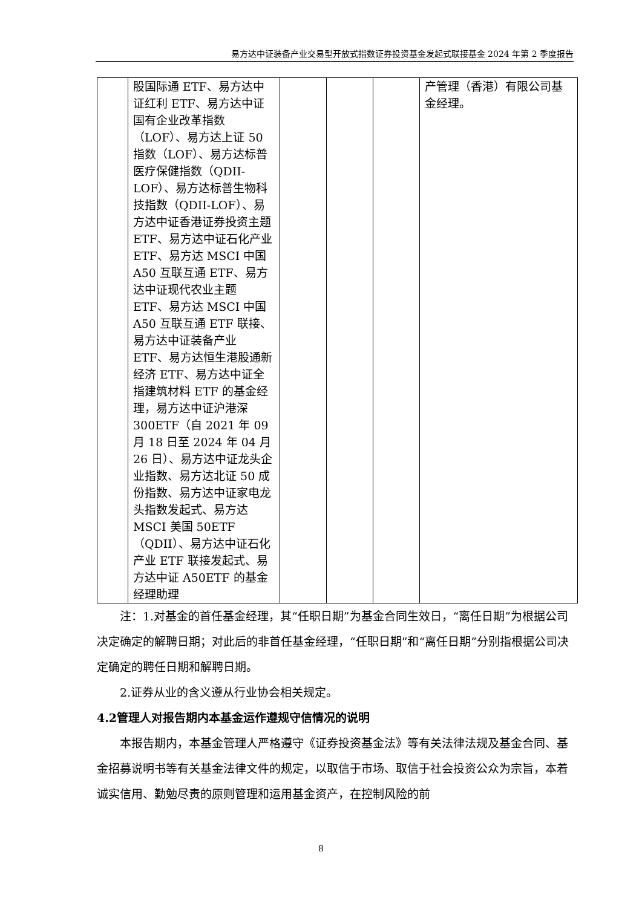易方达中证装备产业交易型开放式指数证券投资基金发起式联接基金 2024 年第 2 季度报告
| | 股国际通 ETF、易方达中证红利 ETF、易方达中证国有企业改革指数（LOF）、易方达上证 50 指数（LOF）、易方达标普医疗保健指数（QDII-LOF）、易方达标普生物科技指数（QDII-LOF）、易方达中证香港证券投资主题 ETF、易方达中证石化产业 ETF、易方达 MSCI 中国 A50 互联互通 ETF、易方达中证现代农业主题 ETF、易方达 MSCI 中国 A50 互联互通 ETF 联接、易方达中证装备产业 ETF、易方达恒生港股通新经济 ETF、易方达中证全指建筑材料 ETF 的基金经理，易方达中证沪港深 300ETF（自 2021 年 09 月 18 日至 2024 年 04 月 26 日）、易方达中证龙头企业指数、易方达北证 50 成份指数、易方达中证家电龙头指数发起式、易方达 MSCI 美国 50ETF（QDII）、易方达中证石化产业 ETF 联接发起式、易方达中证 A50ETF 的基金经理助理 | | | | 产管理（香港）有限公司基金经理。 |
注：1.对基金的首任基金经理，其“任职日期”为基金合同生效日，“离任日期”为根据公司决定确定的解聘日期；对此后的非首任基金经理，“任职日期”和“离任日期”分别指根据公司决定确定的聘任日期和解聘日期。
2.证券从业的含义遵从行业协会相关规定。
4.2管理人对报告期内本基金运作遵规守信情况的说明
本报告期内，本基金管理人严格遵守《证券投资基金法》等有关法律法规及基金合同、基金招募说明书等有关基金法律文件的规定，以取信于市场、取信于社会投资公众为宗旨，本着诚实信用、勤勉尽责的原则管理和运用基金资产，在控制风险的前
8